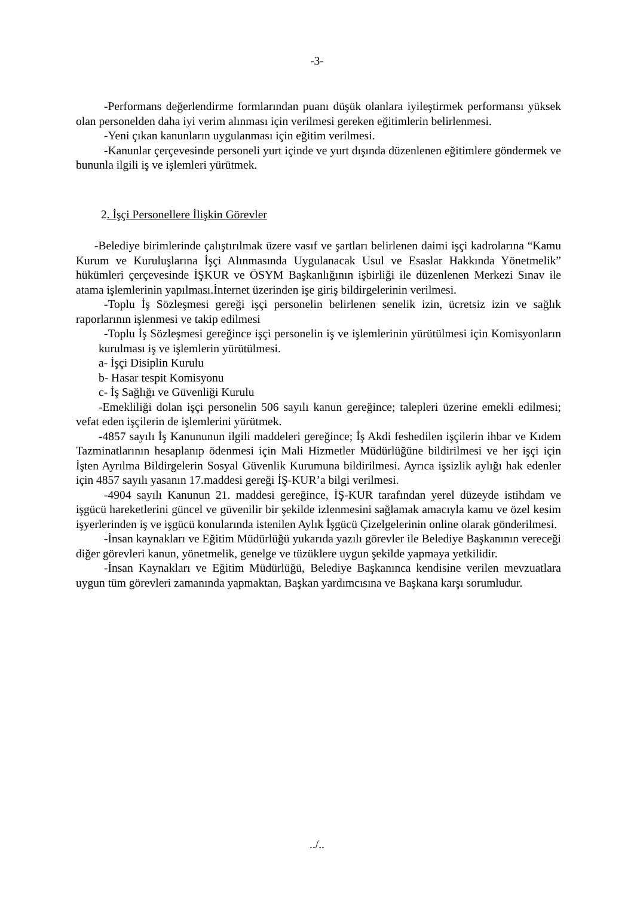-3-
-Performans değerlendirme formlarından puanı düşük olanlara iyileştirmek performansı yüksek olan personelden daha iyi verim alınması için verilmesi gereken eğitimlerin belirlenmesi.
-Yeni çıkan kanunların uygulanması için eğitim verilmesi.
-Kanunlar çerçevesinde personeli yurt içinde ve yurt dışında düzenlenen eğitimlere göndermek ve bununla ilgili iş ve işlemleri yürütmek.
2. İşçi Personellere İlişkin Görevler
-Belediye birimlerinde çalıştırılmak üzere vasıf ve şartları belirlenen daimi işçi kadrolarına “Kamu Kurum ve Kuruluşlarına İşçi Alınmasında Uygulanacak Usul ve Esaslar Hakkında Yönetmelik” hükümleri çerçevesinde İŞKUR ve ÖSYM Başkanlığının işbirliği ile düzenlenen Merkezi Sınav ile atama işlemlerinin yapılması.İnternet üzerinden işe giriş bildirgelerinin verilmesi.
-Toplu İş Sözleşmesi gereği işçi personelin belirlenen senelik izin, ücretsiz izin ve sağlık raporlarının işlenmesi ve takip edilmesi
-Toplu İş Sözleşmesi gereğince işçi personelin iş ve işlemlerinin yürütülmesi için Komisyonların kurulması iş ve işlemlerin yürütülmesi.
a- İşçi Disiplin Kurulu
b- Hasar tespit Komisyonu
c- İş Sağlığı ve Güvenliği Kurulu
-Emekliliği dolan işçi personelin 506 sayılı kanun gereğince; talepleri üzerine emekli edilmesi; vefat eden işçilerin de işlemlerini yürütmek.
-4857 sayılı İş Kanununun ilgili maddeleri gereğince; İş Akdi feshedilen işçilerin ihbar ve Kıdem Tazminatlarının hesaplanıp ödenmesi için Mali Hizmetler Müdürlüğüne bildirilmesi ve her işçi için İşten Ayrılma Bildirgelerin Sosyal Güvenlik Kurumuna bildirilmesi. Ayrıca işsizlik aylığı hak edenler için 4857 sayılı yasanın 17.maddesi gereği İŞ-KUR’a bilgi verilmesi.
-4904 sayılı Kanunun 21. maddesi gereğince, İŞ-KUR tarafından yerel düzeyde istihdam ve işgücü hareketlerini güncel ve güvenilir bir şekilde izlenmesini sağlamak amacıyla kamu ve özel kesim işyerlerinden iş ve işgücü konularında istenilen Aylık İşgücü Çizelgelerinin online olarak gönderilmesi.
-İnsan kaynakları ve Eğitim Müdürlüğü yukarıda yazılı görevler ile Belediye Başkanının vereceği diğer görevleri kanun, yönetmelik, genelge ve tüzüklere uygun şekilde yapmaya yetkilidir.
-İnsan Kaynakları ve Eğitim Müdürlüğü, Belediye Başkanınca kendisine verilen mevzuatlara uygun tüm görevleri zamanında yapmaktan, Başkan yardımcısına ve Başkana karşı sorumludur.
../..